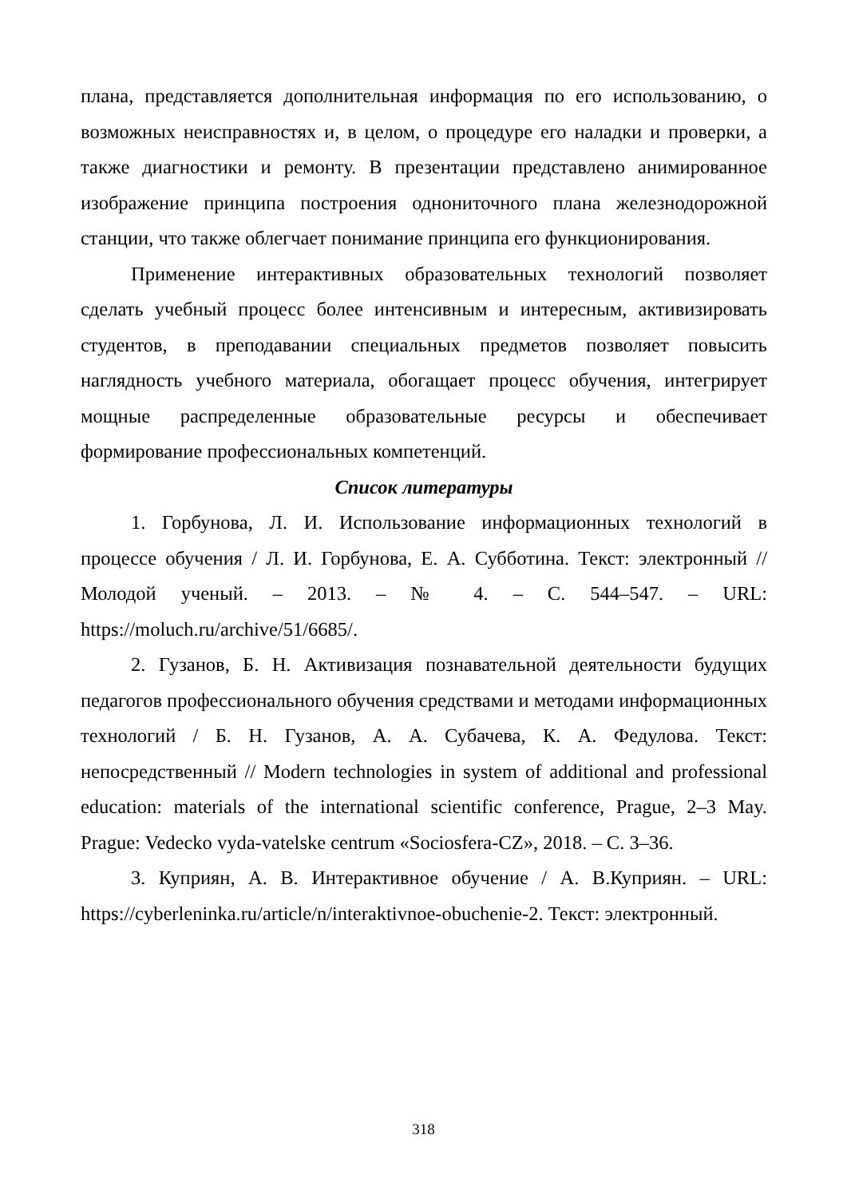плана, представляется дополнительная информация по его использованию, о возможных неисправностях и, в целом, о процедуре его наладки и проверки, а также диагностики и ремонту. В презентации представлено анимированное изображение принципа построения однониточного плана железнодорожной станции, что также облегчает понимание принципа его функционирования.
Применение интерактивных образовательных технологий позволяет сделать учебный процесс более интенсивным и интересным, активизировать студентов, в преподавании специальных предметов позволяет повысить наглядность учебного материала, обогащает процесс обучения, интегрирует мощные распределенные образовательные ресурсы и обеспечивает формирование профессиональных компетенций.
Список литературы
1. Горбунова, Л. И. Использование информационных технологий в процессе обучения / Л. И. Горбунова, Е. А. Субботина. Текст: электронный // Молодой ученый. – 2013. – № 4. – С. 544–547. – URL: https://moluch.ru/archive/51/6685/.
2. Гузанов, Б. Н. Активизация познавательной деятельности будущих педагогов профессионального обучения средствами и методами информационных технологий / Б. Н. Гузанов, А. А. Субачева, К. А. Федулова. Текст: непосредственный // Modern technologies in system of additional and professional education: materials of the international scientific conference, Prague, 2–3 May. Prague: Vedecko vyda-vatelske centrum «Sociosfera-CZ», 2018. – С. 3–36.
3. Куприян, А. В. Интерактивное обучение / А. В.Куприян. – URL: https://cyberleninka.ru/article/n/interaktivnoe-obuchenie-2. Текст: электронный.
318